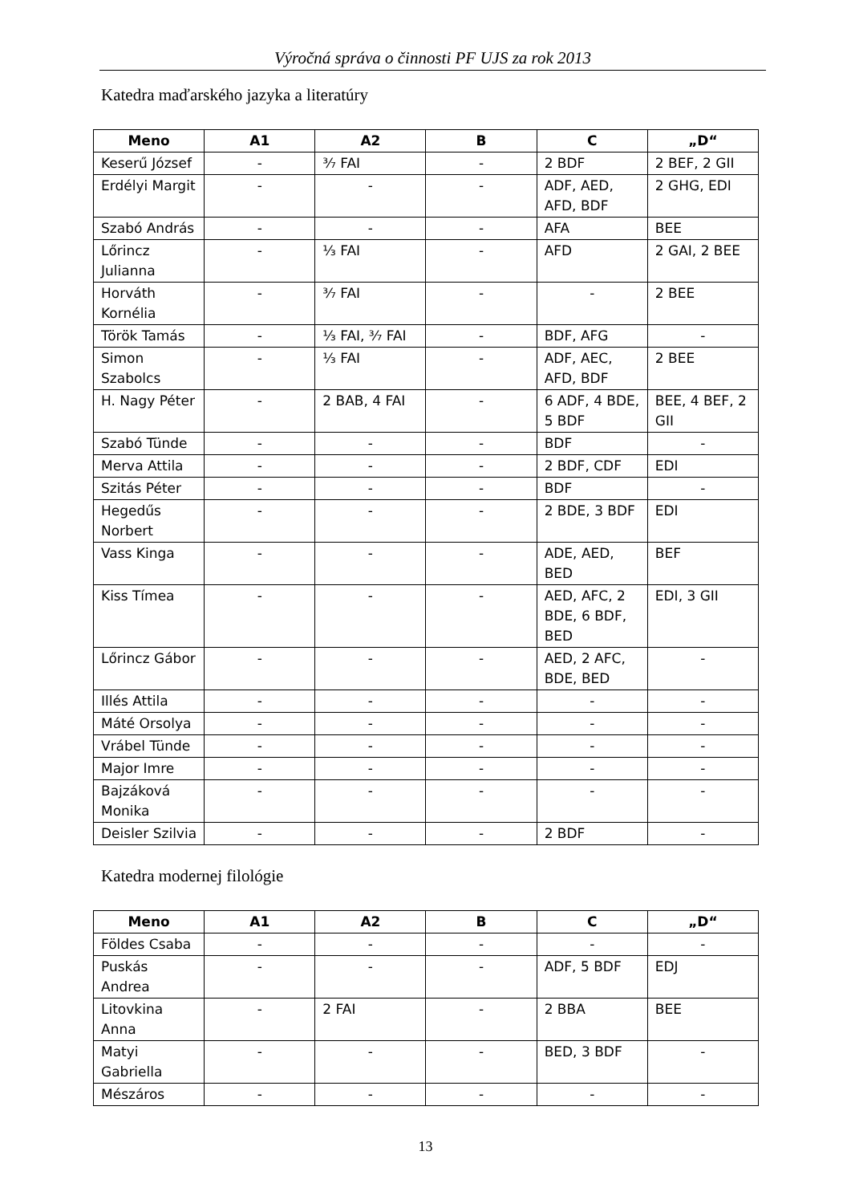Výročná správa o činnosti PF UJS za rok 2013
Katedra maďarského jazyka a literatúry
| Meno | A1 | A2 | B | C | „D“ |
| --- | --- | --- | --- | --- | --- |
| Keserű József | - | ³⁄₇ FAI | - | 2 BDF | 2 BEF, 2 GII |
| Erdélyi Margit | - | - | - | ADF, AED, AFD, BDF | 2 GHG, EDI |
| Szabó András | - | - | - | AFA | BEE |
| Lőrincz Julianna | - | ⅓ FAI | - | AFD | 2 GAI, 2 BEE |
| Horváth Kornélia | - | ³⁄₇ FAI | - | - | 2 BEE |
| Török Tamás | - | ⅓ FAI, ³⁄₇ FAI | - | BDF, AFG | - |
| Simon Szabolcs | - | ⅓ FAI | - | ADF, AEC, AFD, BDF | 2 BEE |
| H. Nagy Péter | - | 2 BAB, 4 FAI | - | 6 ADF, 4 BDE, 5 BDF | BEE, 4 BEF, 2 GII |
| Szabó Tünde | - | - | - | BDF | - |
| Merva Attila | - | - | - | 2 BDF, CDF | EDI |
| Szitás Péter | - | - | - | BDF | - |
| Hegedűs Norbert | - | - | - | 2 BDE, 3 BDF | EDI |
| Vass Kinga | - | - | - | ADE, AED, BED | BEF |
| Kiss Tímea | - | - | - | AED, AFC, 2 BDE, 6 BDF, BED | EDI, 3 GII |
| Lőrincz Gábor | - | - | - | AED, 2 AFC, BDE, BED | - |
| Illés Attila | - | - | - | - | - |
| Máté Orsolya | - | - | - | - | - |
| Vrábel Tünde | - | - | - | - | - |
| Major Imre | - | - | - | - | - |
| Bajzáková Monika | - | - | - | - | - |
| Deisler Szilvia | - | - | - | 2 BDF | - |
Katedra modernej filológie
| Meno | A1 | A2 | B | C | „D“ |
| --- | --- | --- | --- | --- | --- |
| Földes Csaba | - | - | - | - | - |
| Puskás Andrea | - | - | - | ADF, 5 BDF | EDJ |
| Litovkina Anna | - | 2 FAI | - | 2 BBA | BEE |
| Matyi Gabriella | - | - | - | BED, 3 BDF | - |
| Mészáros | - | - | - | - | - |
13